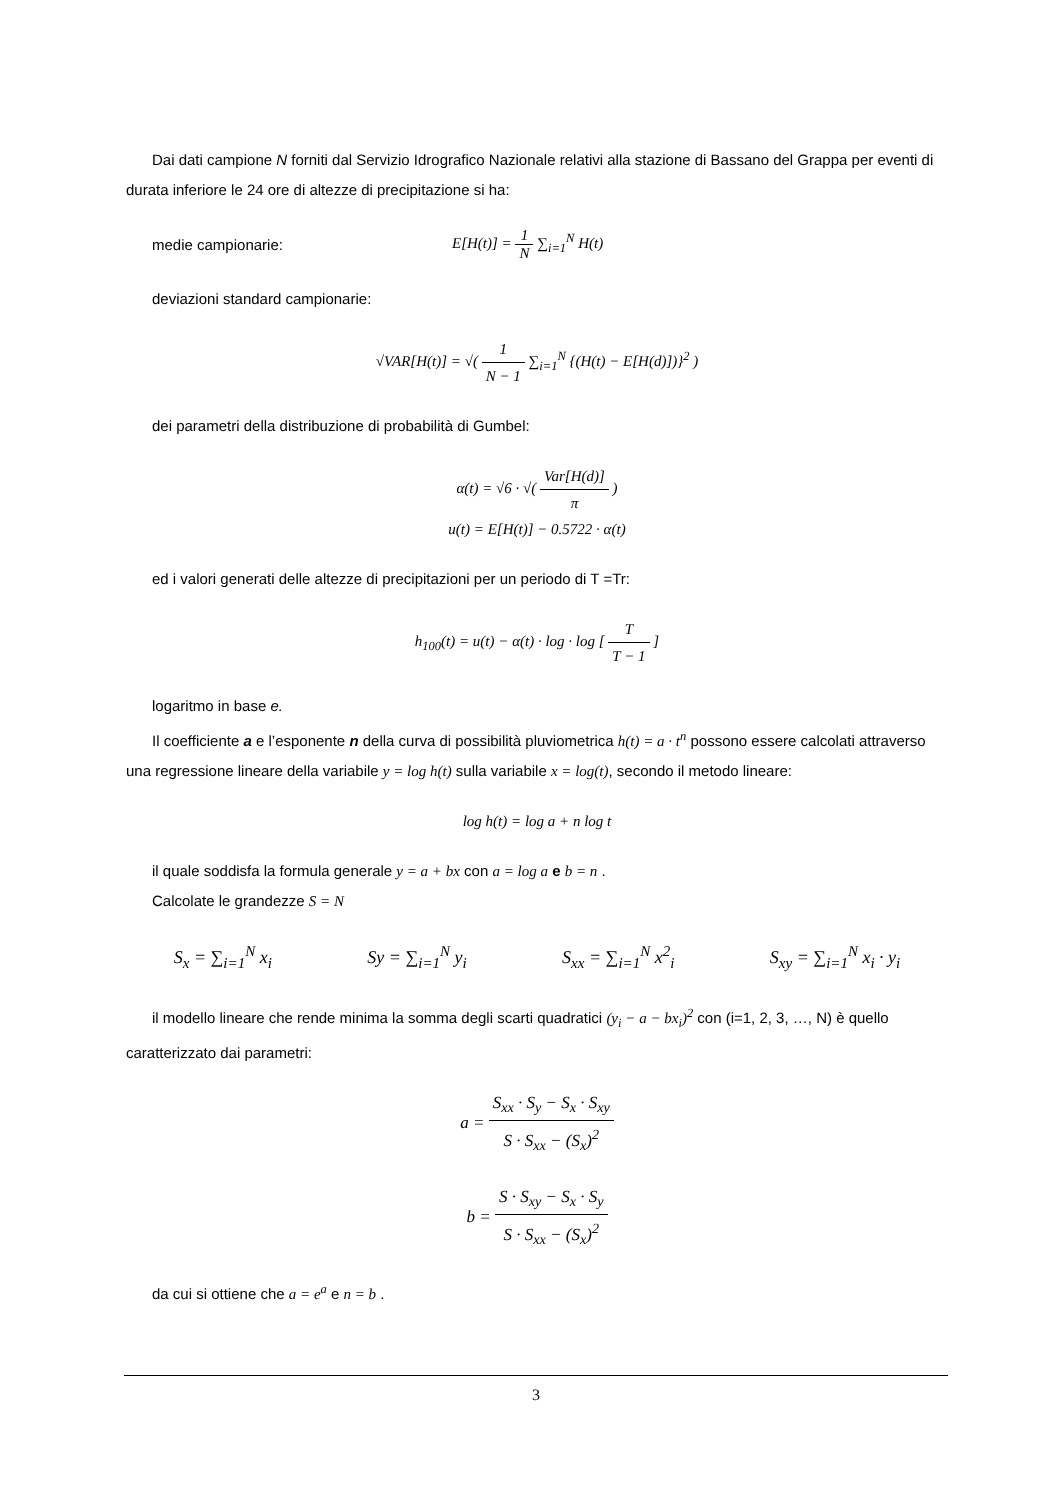Dai dati campione N forniti dal Servizio Idrografico Nazionale relativi alla stazione di Bassano del Grappa per eventi di durata inferiore le 24 ore di altezze di precipitazione si ha:
medie campionarie: E[H(t)] = 1 N ∑<sub>i=1</sub><sup>N</sup> H(t)
deviazioni standard campionarie:
√VAR[H(t)] = √( 1 N − 1 ∑<sub>i=1</sub><sup>N</sup> {(H(t) − E[H(d)])}<sup>2</sup> )
dei parametri della distribuzione di probabilità di Gumbel:
α(t) = √6 · √( Var[H(d)] π )
u(t) = E[H(t)] − 0.5722 · α(t)
ed i valori generati delle altezze di precipitazioni per un periodo di T =Tr:
h<sub>100</sub>(t) = u(t) − α(t) · log · log [ T T − 1 ]
logaritmo in base e.
Il coefficiente a e l’esponente n della curva di possibilità pluviometrica h(t) = a · t<sup>n</sup> possono essere calcolati attraverso una regressione lineare della variabile y = log h(t) sulla variabile x = log(t), secondo il metodo lineare:
log h(t) = log a + n log t
il quale soddisfa la formula generale y = a + bx con a = log a e b = n .
Calcolate le grandezze S = N
S<sub>x</sub> = ∑<sub>i=1</sub><sup>N</sup> x<sub>i</sub> Sy = ∑<sub>i=1</sub><sup>N</sup> y<sub>i</sub> S<sub>xx</sub> = ∑<sub>i=1</sub><sup>N</sup> x<sup>2</sup><sub>i</sub> S<sub>xy</sub> = ∑<sub>i=1</sub><sup>N</sup> x<sub>i</sub> · y<sub>i</sub>
il modello lineare che rende minima la somma degli scarti quadratici (y<sub>i</sub> − a − bx<sub>i</sub>)<sup>2</sup> con (i=1, 2, 3, …, N) è quello caratterizzato dai parametri:
a = S<sub>xx</sub> · S<sub>y</sub> − S<sub>x</sub> · S<sub>xy</sub> S · S<sub>xx</sub> − (S<sub>x</sub>)<sup>2</sup>
b = S · S<sub>xy</sub> − S<sub>x</sub> · S<sub>y</sub> S · S<sub>xx</sub> − (S<sub>x</sub>)<sup>2</sup>
da cui si ottiene che a = e<sup>a</sup> e n = b .
3